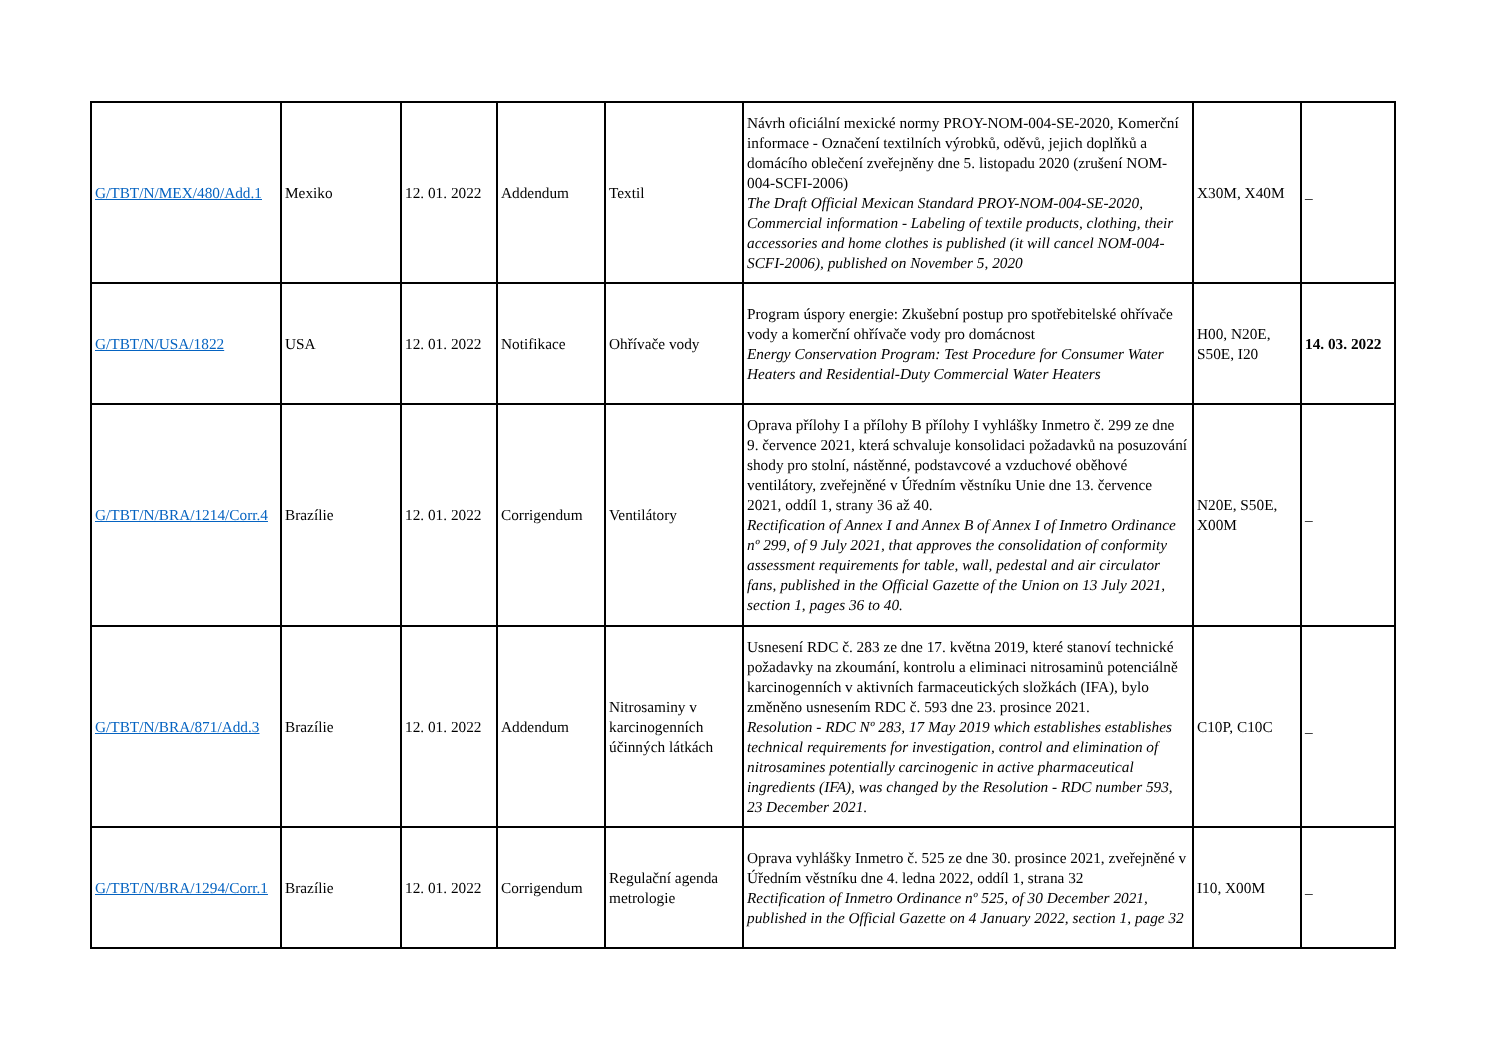| G/TBT/N/MEX/480/Add.1 | Mexiko | 12. 01. 2022 | Addendum | Textil | Návrh oficiální mexické normy PROY-NOM-004-SE-2020, Komerční informace - Označení textilních výrobků, oděvů, jejich doplňků a domácího oblečení zveřejněny dne 5. listopadu 2020 (zrušení NOM-004-SCFI-2006) The Draft Official Mexican Standard PROY-NOM-004-SE-2020, Commercial information - Labeling of textile products, clothing, their accessories and home clothes is published (it will cancel NOM-004- SCFI-2006), published on November 5, 2020 | X30M, X40M | _ |
| G/TBT/N/USA/1822 | USA | 12. 01. 2022 | Notifikace | Ohřívače vody | Program úspory energie: Zkušební postup pro spotřebitelské ohřívače vody a komerční ohřívače vody pro domácnost Energy Conservation Program: Test Procedure for Consumer Water Heaters and Residential-Duty Commercial Water Heaters | H00, N20E, S50E, I20 | 14. 03. 2022 |
| G/TBT/N/BRA/1214/Corr.4 | Brazílie | 12. 01. 2022 | Corrigendum | Ventilátory | Oprava přílohy I a přílohy B přílohy I vyhlášky Inmetro č. 299 ze dne 9. července 2021, která schvaluje konsolidaci požadavků na posuzování shody pro stolní, nástěnné, podstavcové a vzduchové oběhové ventilátory, zveřejněné v Úředním věstníku Unie dne 13. července 2021, oddíl 1, strany 36 až 40. Rectification of Annex I and Annex B of Annex I of Inmetro Ordinance nº 299, of 9 July 2021, that approves the consolidation of conformity assessment requirements for table, wall, pedestal and air circulator fans, published in the Official Gazette of the Union on 13 July 2021, section 1, pages 36 to 40. | N20E, S50E, X00M | _ |
| G/TBT/N/BRA/871/Add.3 | Brazílie | 12. 01. 2022 | Addendum | Nitrosaminy v karcinogenních účinných látkách | Usnesení RDC č. 283 ze dne 17. května 2019, které stanoví technické požadavky na zkoumání, kontrolu a eliminaci nitrosaminů potenciálně karcinogenních v aktivních farmaceutických složkách (IFA), bylo změněno usnesením RDC č. 593 dne 23. prosince 2021. Resolution - RDC Nº 283, 17 May 2019 which establishes establishes technical requirements for investigation, control and elimination of nitrosamines potentially carcinogenic in active pharmaceutical ingredients (IFA), was changed by the Resolution - RDC number 593, 23 December 2021. | C10P, C10C | _ |
| G/TBT/N/BRA/1294/Corr.1 | Brazílie | 12. 01. 2022 | Corrigendum | Regulační agenda metrologie | Oprava vyhlášky Inmetro č. 525 ze dne 30. prosince 2021, zveřejněné v Úředním věstníku dne 4. ledna 2022, oddíl 1, strana 32 Rectification of Inmetro Ordinance nº 525, of 30 December 2021, published in the Official Gazette on 4 January 2022, section 1, page 32 | I10, X00M | _ |